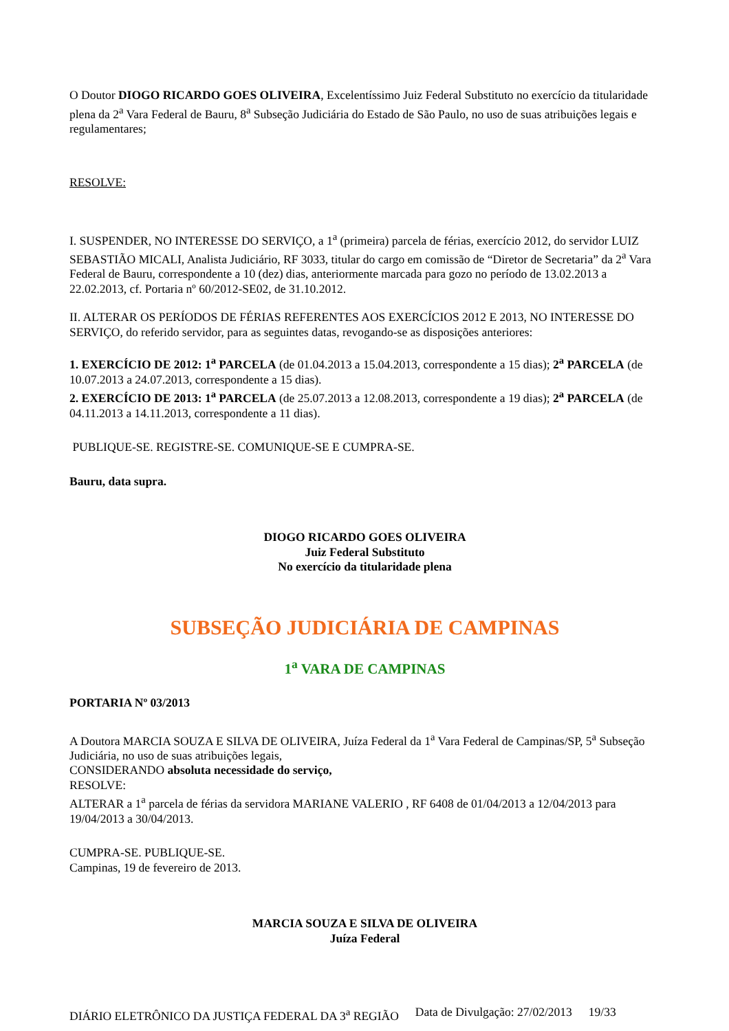O Doutor DIOGO RICARDO GOES OLIVEIRA, Excelentíssimo Juiz Federal Substituto no exercício da titularidade plena da 2<sup>a</sup> Vara Federal de Bauru, 8<sup>a</sup> Subseção Judiciária do Estado de São Paulo, no uso de suas atribuições legais e regulamentares;
RESOLVE:
I. SUSPENDER, NO INTERESSE DO SERVIÇO, a 1<sup>a</sup> (primeira) parcela de férias, exercício 2012, do servidor LUIZ SEBASTIÃO MICALI, Analista Judiciário, RF 3033, titular do cargo em comissão de “Diretor de Secretaria” da 2<sup>a</sup> Vara Federal de Bauru, correspondente a 10 (dez) dias, anteriormente marcada para gozo no período de 13.02.2013 a 22.02.2013, cf. Portaria nº 60/2012-SE02, de 31.10.2012.
II. ALTERAR OS PERÍODOS DE FÉRIAS REFERENTES AOS EXERCÍCIOS 2012 E 2013, NO INTERESSE DO SERVIÇO, do referido servidor, para as seguintes datas, revogando-se as disposições anteriores:
1. EXERCÍCIO DE 2012: 1<sup>a</sup> PARCELA (de 01.04.2013 a 15.04.2013, correspondente a 15 dias); 2<sup>a</sup> PARCELA (de 10.07.2013 a 24.07.2013, correspondente a 15 dias).
2. EXERCÍCIO DE 2013: 1<sup>a</sup> PARCELA (de 25.07.2013 a 12.08.2013, correspondente a 19 dias); 2<sup>a</sup> PARCELA (de 04.11.2013 a 14.11.2013, correspondente a 11 dias).
PUBLIQUE-SE. REGISTRE-SE. COMUNIQUE-SE E CUMPRA-SE.
Bauru, data supra.
DIOGO RICARDO GOES OLIVEIRA
Juiz Federal Substituto
No exercício da titularidade plena
SUBSEÇÃO JUDICIÁRIA DE CAMPINAS
1<sup>a</sup> VARA DE CAMPINAS
PORTARIA Nº 03/2013
A Doutora MARCIA SOUZA E SILVA DE OLIVEIRA, Juíza Federal da 1<sup>a</sup> Vara Federal de Campinas/SP, 5<sup>a</sup> Subseção Judiciária, no uso de suas atribuições legais,
CONSIDERANDO absoluta necessidade do serviço,
RESOLVE:
ALTERAR a 1<sup>a</sup> parcela de férias da servidora MARIANE VALERIO , RF 6408 de 01/04/2013 a 12/04/2013 para 19/04/2013 a 30/04/2013.
CUMPRA-SE. PUBLIQUE-SE.
Campinas, 19 de fevereiro de 2013.
MARCIA SOUZA E SILVA DE OLIVEIRA
Juíza Federal
DIÁRIO ELETRÔNICO DA JUSTIÇA FEDERAL DA 3<sup>a</sup> REGIÃO Data de Divulgação: 27/02/2013 19/33